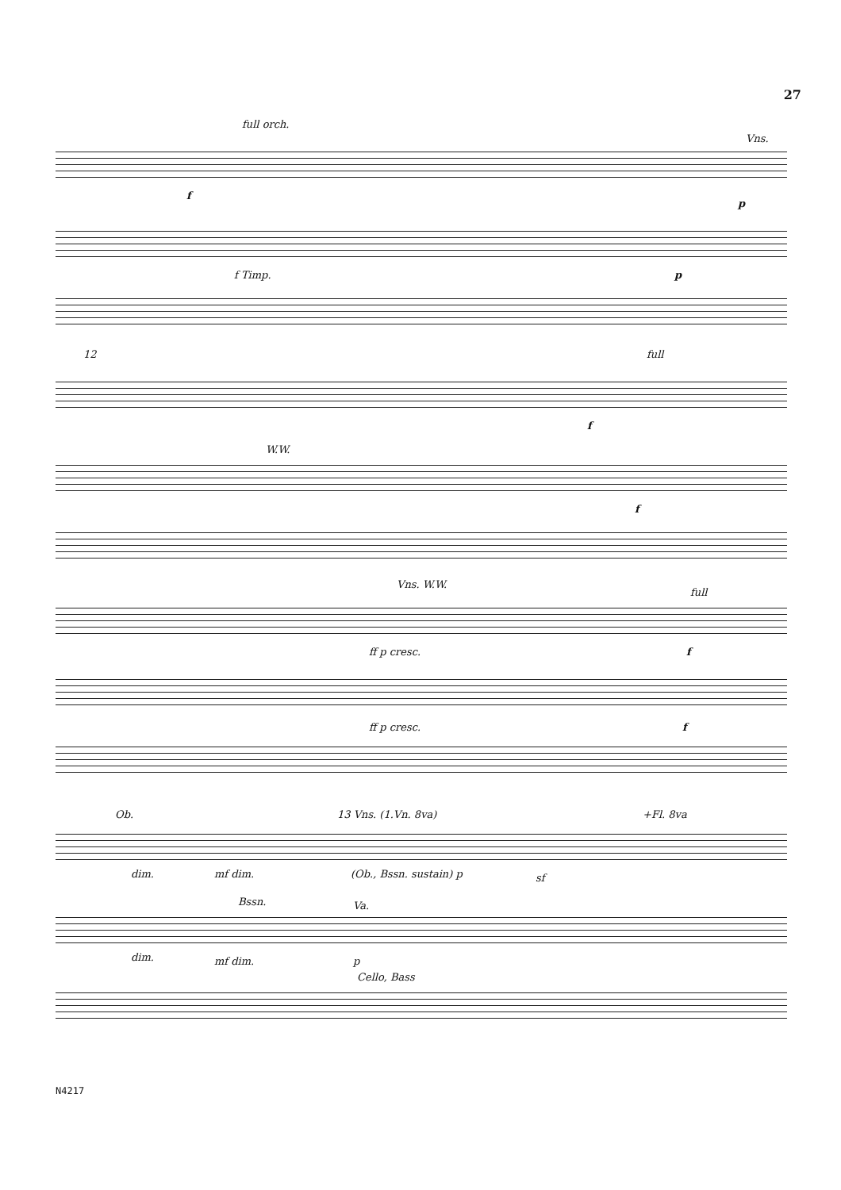27
full orch.
Vns.
f
p
f Timp. p
12 full
f
W.W.
f
Vns. W.W.
full
ff p cresc. f
ff p cresc. f
Ob. 13 Vns. (1.Vn. 8va) +Fl. 8va
dim. mf dim. (Ob., Bssn. sustain) p sf
Bssn. Va.
dim. mf dim. p
Cello, Bass
N4217